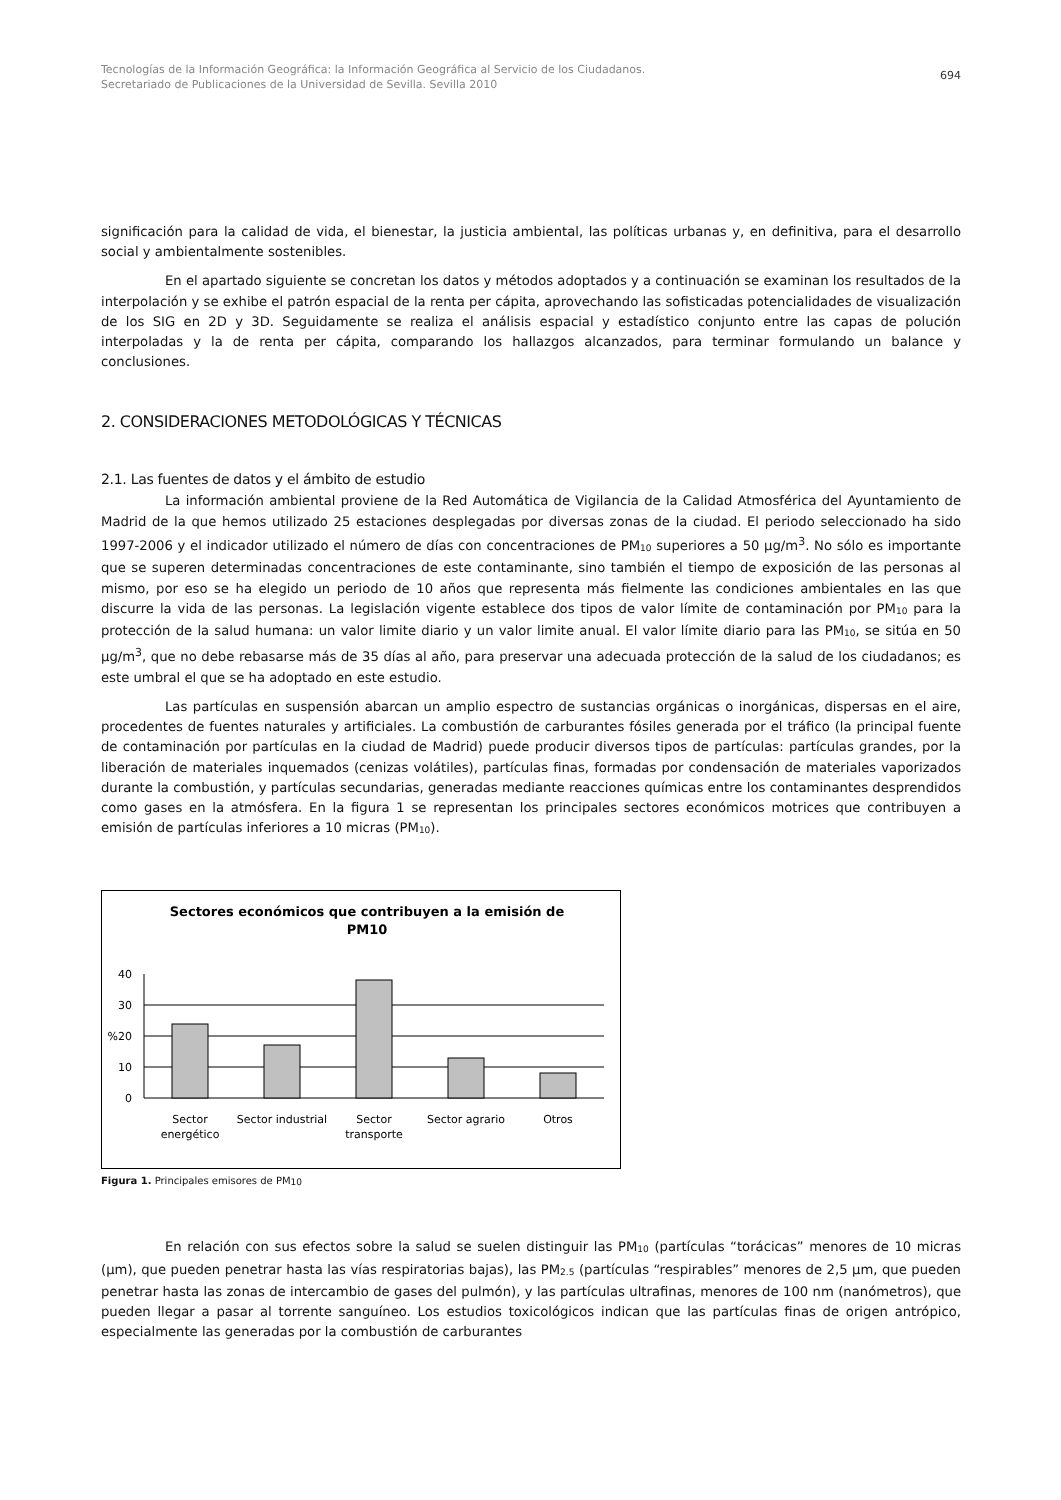Tecnologías de la Información Geográfica: la Información Geográfica al Servicio de los Ciudadanos.
Secretariado de Publicaciones de la Universidad de Sevilla. Sevilla 2010
694
significación para la calidad de vida, el bienestar, la justicia ambiental, las políticas urbanas y, en definitiva, para el desarrollo social y ambientalmente sostenibles.
En el apartado siguiente se concretan los datos y métodos adoptados y a continuación se examinan los resultados de la interpolación y se exhibe el patrón espacial de la renta per cápita, aprovechando las sofisticadas potencialidades de visualización de los SIG en 2D y 3D. Seguidamente se realiza el análisis espacial y estadístico conjunto entre las capas de polución interpoladas y la de renta per cápita, comparando los hallazgos alcanzados, para terminar formulando un balance y conclusiones.
2. CONSIDERACIONES METODOLÓGICAS Y TÉCNICAS
2.1. Las fuentes de datos y el ámbito de estudio
La información ambiental proviene de la Red Automática de Vigilancia de la Calidad Atmosférica del Ayuntamiento de Madrid de la que hemos utilizado 25 estaciones desplegadas por diversas zonas de la ciudad. El periodo seleccionado ha sido 1997-2006 y el indicador utilizado el número de días con concentraciones de PM<sub>10</sub> superiores a 50 µg/m<sup>3</sup>. No sólo es importante que se superen determinadas concentraciones de este contaminante, sino también el tiempo de exposición de las personas al mismo, por eso se ha elegido un periodo de 10 años que representa más fielmente las condiciones ambientales en las que discurre la vida de las personas. La legislación vigente establece dos tipos de valor límite de contaminación por PM<sub>10</sub> para la protección de la salud humana: un valor limite diario y un valor limite anual. El valor límite diario para las PM<sub>10</sub>, se sitúa en 50 µg/m<sup>3</sup>, que no debe rebasarse más de 35 días al año, para preservar una adecuada protección de la salud de los ciudadanos; es este umbral el que se ha adoptado en este estudio.
Las partículas en suspensión abarcan un amplio espectro de sustancias orgánicas o inorgánicas, dispersas en el aire, procedentes de fuentes naturales y artificiales. La combustión de carburantes fósiles generada por el tráfico (la principal fuente de contaminación por partículas en la ciudad de Madrid) puede producir diversos tipos de partículas: partículas grandes, por la liberación de materiales inquemados (cenizas volátiles), partículas finas, formadas por condensación de materiales vaporizados durante la combustión, y partículas secundarias, generadas mediante reacciones químicas entre los contaminantes desprendidos como gases en la atmósfera. En la figura 1 se representan los principales sectores económicos motrices que contribuyen a emisión de partículas inferiores a 10 micras (PM<sub>10</sub>).
Sectores económicos que contribuyen a la emisión de
PM10
40
30
%20
10
0
Sector
energético
Sector industrial
Sector
transporte
Sector agrario
Otros
Figura 1. Principales emisores de PM<sub>10</sub>
En relación con sus efectos sobre la salud se suelen distinguir las PM<sub>10</sub> (partículas “torácicas” menores de 10 micras (µm), que pueden penetrar hasta las vías respiratorias bajas), las PM<sub>2.5</sub> (partículas “respirables” menores de 2,5 µm, que pueden penetrar hasta las zonas de intercambio de gases del pulmón), y las partículas ultrafinas, menores de 100 nm (nanómetros), que pueden llegar a pasar al torrente sanguíneo. Los estudios toxicológicos indican que las partículas finas de origen antrópico, especialmente las generadas por la combustión de carburantes